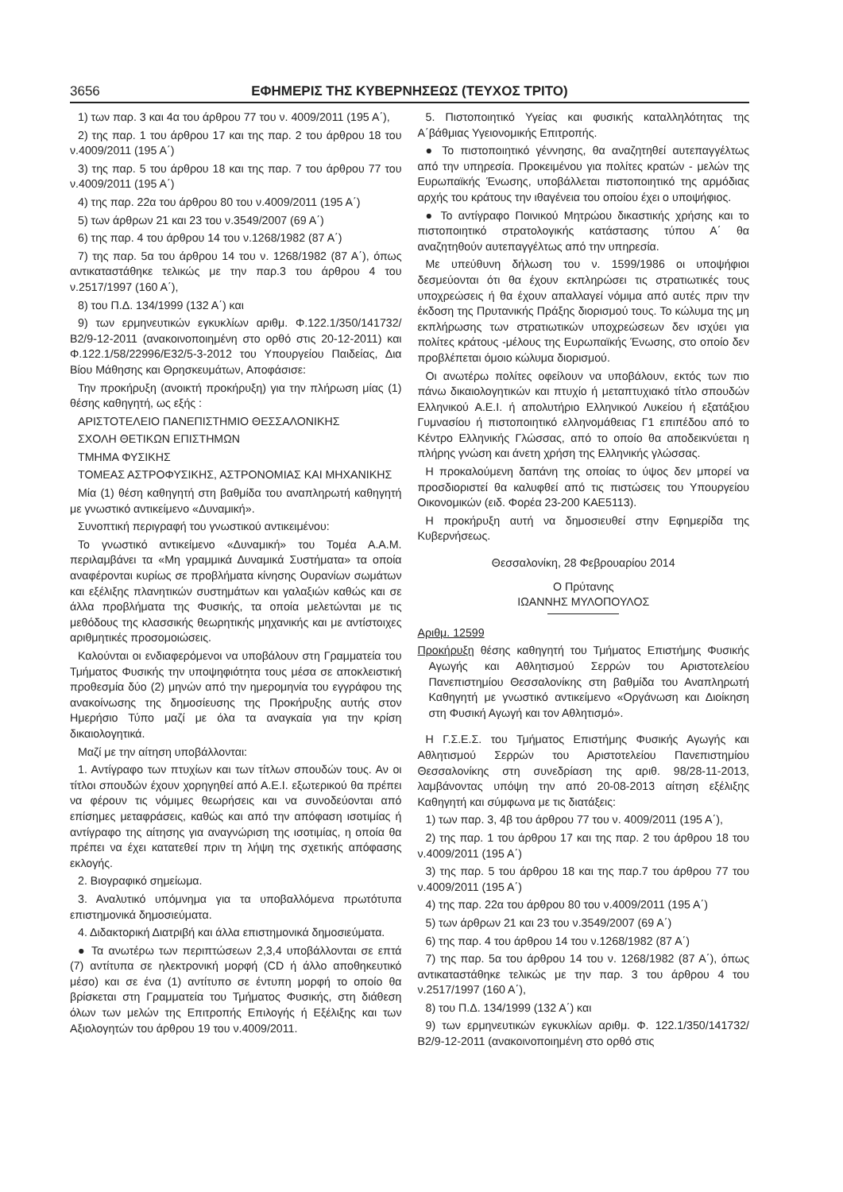3656 ΕΦΗΜΕΡΙΣ ΤΗΣ ΚΥΒΕΡΝΗΣΕΩΣ (ΤΕΥΧΟΣ ΤΡΙΤΟ)
1) των παρ. 3 και 4α του άρθρου 77 του ν. 4009/2011 (195 Α΄),
2) της παρ. 1 του άρθρου 17 και της παρ. 2 του άρθρου 18 του ν.4009/2011 (195 Α΄)
3) της παρ. 5 του άρθρου 18 και της παρ. 7 του άρθρου 77 του ν.4009/2011 (195 Α΄)
4) της παρ. 22α του άρθρου 80 του ν.4009/2011 (195 Α΄)
5) των άρθρων 21 και 23 του ν.3549/2007 (69 Α΄)
6) της παρ. 4 του άρθρου 14 του ν.1268/1982 (87 Α΄)
7) της παρ. 5α του άρθρου 14 του ν. 1268/1982 (87 Α΄), όπως αντικαταστάθηκε τελικώς με την παρ.3 του άρθρου 4 του ν.2517/1997 (160 Α΄),
8) του Π.Δ. 134/1999 (132 Α΄) και
9) των ερμηνευτικών εγκυκλίων αριθμ. Φ.122.1/350/141732/Β2/9-12-2011 (ανακοινοποιημένη στο ορθό στις 20-12-2011) και Φ.122.1/58/22996/Ε32/5-3-2012 του Υπουργείου Παιδείας, Δια Βίου Μάθησης και Θρησκευμάτων, Αποφάσισε:
Την προκήρυξη (ανοικτή προκήρυξη) για την πλήρωση μίας (1) θέσης καθηγητή, ως εξής :
ΑΡΙΣΤΟΤΕΛΕΙΟ ΠΑΝΕΠΙΣΤΗΜΙΟ ΘΕΣΣΑΛΟΝΙΚΗΣ
ΣΧΟΛΗ ΘΕΤΙΚΩΝ ΕΠΙΣΤΗΜΩΝ
ΤΜΗΜΑ ΦΥΣΙΚΗΣ
ΤΟΜΕΑΣ ΑΣΤΡΟΦΥΣΙΚΗΣ, ΑΣΤΡΟΝΟΜΙΑΣ ΚΑΙ ΜΗΧΑΝΙΚΗΣ
Μία (1) θέση καθηγητή στη βαθμίδα του αναπληρωτή καθηγητή με γνωστικό αντικείμενο «Δυναμική».
Συνοπτική περιγραφή του γνωστικού αντικειμένου:
Το γνωστικό αντικείμενο «Δυναμική» του Τομέα Α.Α.Μ. περιλαμβάνει τα «Μη γραμμικά Δυναμικά Συστήματα» τα οποία αναφέρονται κυρίως σε προβλήματα κίνησης Ουρανίων σωμάτων και εξέλιξης πλανητικών συστημάτων και γαλαξιών καθώς και σε άλλα προβλήματα της Φυσικής, τα οποία μελετώνται με τις μεθόδους της κλασσικής θεωρητικής μηχανικής και με αντίστοιχες αριθμητικές προσομοιώσεις.
Καλούνται οι ενδιαφερόμενοι να υποβάλουν στη Γραμματεία του Τμήματος Φυσικής την υποψηφιότητα τους μέσα σε αποκλειστική προθεσμία δύο (2) μηνών από την ημερομηνία του εγγράφου της ανακοίνωσης της δημοσίευσης της Προκήρυξης αυτής στον Ημερήσιο Τύπο μαζί με όλα τα αναγκαία για την κρίση δικαιολογητικά.
Μαζί με την αίτηση υποβάλλονται:
1. Αντίγραφο των πτυχίων και των τίτλων σπουδών τους. Αν οι τίτλοι σπουδών έχουν χορηγηθεί από Α.Ε.Ι. εξωτερικού θα πρέπει να φέρουν τις νόμιμες θεωρήσεις και να συνοδεύονται από επίσημες μεταφράσεις, καθώς και από την απόφαση ισοτιμίας ή αντίγραφο της αίτησης για αναγνώριση της ισοτιμίας, η οποία θα πρέπει να έχει κατατεθεί πριν τη λήψη της σχετικής απόφασης εκλογής.
2. Βιογραφικό σημείωμα.
3. Αναλυτικό υπόμνημα για τα υποβαλλόμενα πρωτότυπα επιστημονικά δημοσιεύματα.
4. Διδακτορική Διατριβή και άλλα επιστημονικά δημοσιεύματα.
● Τα ανωτέρω των περιπτώσεων 2,3,4 υποβάλλονται σε επτά (7) αντίτυπα σε ηλεκτρονική μορφή (CD ή άλλο αποθηκευτικό μέσο) και σε ένα (1) αντίτυπο σε έντυπη μορφή το οποίο θα βρίσκεται στη Γραμματεία του Τμήματος Φυσικής, στη διάθεση όλων των μελών της Επιτροπής Επιλογής ή Εξέλιξης και των Αξιολογητών του άρθρου 19 του ν.4009/2011.
5. Πιστοποιητικό Υγείας και φυσικής καταλληλότητας της Α΄βάθμιας Υγειονομικής Επιτροπής.
● Το πιστοποιητικό γέννησης, θα αναζητηθεί αυτεπαγγέλτως από την υπηρεσία. Προκειμένου για πολίτες κρατών - μελών της Ευρωπαϊκής Ένωσης, υποβάλλεται πιστοποιητικό της αρμόδιας αρχής του κράτους την ιθαγένεια του οποίου έχει ο υποψήφιος.
● Το αντίγραφο Ποινικού Μητρώου δικαστικής χρήσης και το πιστοποιητικό στρατολογικής κατάστασης τύπου Α΄ θα αναζητηθούν αυτεπαγγέλτως από την υπηρεσία.
Με υπεύθυνη δήλωση του ν. 1599/1986 οι υποψήφιοι δεσμεύονται ότι θα έχουν εκπληρώσει τις στρατιωτικές τους υποχρεώσεις ή θα έχουν απαλλαγεί νόμιμα από αυτές πριν την έκδοση της Πρυτανικής Πράξης διορισμού τους. Το κώλυμα της μη εκπλήρωσης των στρατιωτικών υποχρεώσεων δεν ισχύει για πολίτες κράτους -μέλους της Ευρωπαϊκής Ένωσης, στο οποίο δεν προβλέπεται όμοιο κώλυμα διορισμού.
Οι ανωτέρω πολίτες οφείλουν να υποβάλουν, εκτός των πιο πάνω δικαιολογητικών και πτυχίο ή μεταπτυχιακό τίτλο σπουδών Ελληνικού Α.Ε.Ι. ή απολυτήριο Ελληνικού Λυκείου ή εξατάξιου Γυμνασίου ή πιστοποιητικό ελληνομάθειας Γ1 επιπέδου από το Κέντρο Ελληνικής Γλώσσας, από το οποίο θα αποδεικνύεται η πλήρης γνώση και άνετη χρήση της Ελληνικής γλώσσας.
Η προκαλούμενη δαπάνη της οποίας το ύψος δεν μπορεί να προσδιοριστεί θα καλυφθεί από τις πιστώσεις του Υπουργείου Οικονομικών (ειδ. Φορέα 23-200 ΚΑΕ5113).
Η προκήρυξη αυτή να δημοσιευθεί στην Εφημερίδα της Κυβερνήσεως.
Θεσσαλονίκη, 28 Φεβρουαρίου 2014
Ο Πρύτανης
ΙΩΑΝΝΗΣ ΜΥΛΟΠΟΥΛΟΣ
Αριθμ. 12599
Προκήρυξη θέσης καθηγητή του Τμήματος Επιστήμης Φυσικής Αγωγής και Αθλητισμού Σερρών του Αριστοτελείου Πανεπιστημίου Θεσσαλονίκης στη βαθμίδα του Αναπληρωτή Καθηγητή με γνωστικό αντικείμενο «Οργάνωση και Διοίκηση στη Φυσική Αγωγή και τον Αθλητισμό».
Η Γ.Σ.Ε.Σ. του Τμήματος Επιστήμης Φυσικής Αγωγής και Αθλητισμού Σερρών του Αριστοτελείου Πανεπιστημίου Θεσσαλονίκης στη συνεδρίαση της αριθ. 98/28-11-2013, λαμβάνοντας υπόψη την από 20-08-2013 αίτηση εξέλιξης Καθηγητή και σύμφωνα με τις διατάξεις:
1) των παρ. 3, 4β του άρθρου 77 του ν. 4009/2011 (195 Α΄),
2) της παρ. 1 του άρθρου 17 και της παρ. 2 του άρθρου 18 του ν.4009/2011 (195 Α΄)
3) της παρ. 5 του άρθρου 18 και της παρ.7 του άρθρου 77 του ν.4009/2011 (195 Α΄)
4) της παρ. 22α του άρθρου 80 του ν.4009/2011 (195 Α΄)
5) των άρθρων 21 και 23 του ν.3549/2007 (69 Α΄)
6) της παρ. 4 του άρθρου 14 του ν.1268/1982 (87 Α΄)
7) της παρ. 5α του άρθρου 14 του ν. 1268/1982 (87 Α΄), όπως αντικαταστάθηκε τελικώς με την παρ. 3 του άρθρου 4 του ν.2517/1997 (160 Α΄),
8) του Π.Δ. 134/1999 (132 Α΄) και
9) των ερμηνευτικών εγκυκλίων αριθμ. Φ. 122.1/350/141732/Β2/9-12-2011 (ανακοινοποιημένη στο ορθό στις